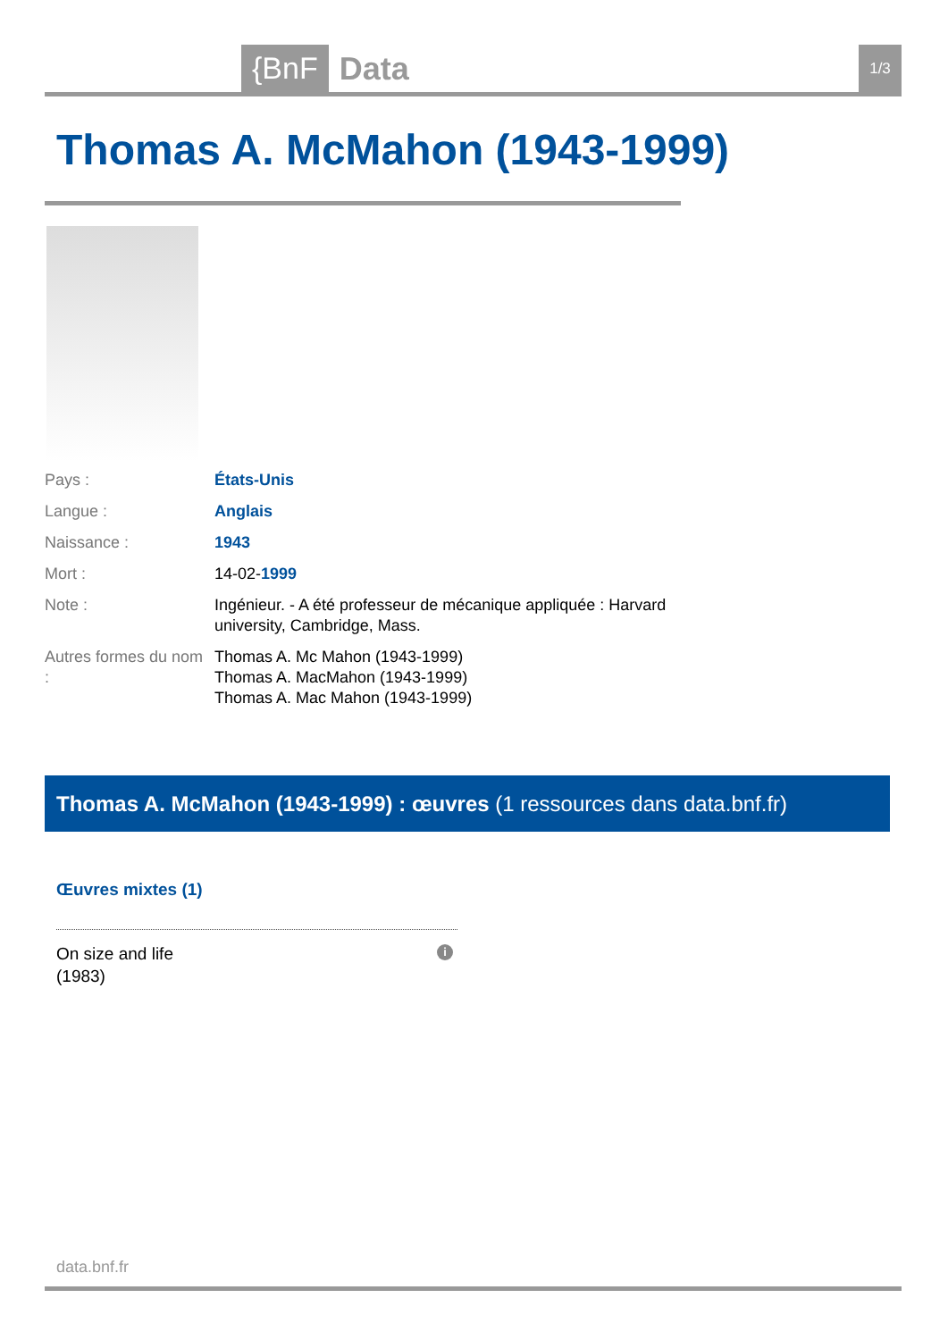{BnF Data 1/3
Thomas A. McMahon (1943-1999)
| Pays : | États-Unis |
| Langue : | Anglais |
| Naissance : | 1943 |
| Mort : | 14-02- 1999 |
| Note : | Ingénieur. - A été professeur de mécanique appliquée : Harvard university, Cambridge, Mass. |
| Autres formes du nom : | Thomas A. Mc Mahon (1943-1999) Thomas A. MacMahon (1943-1999) Thomas A. Mac Mahon (1943-1999) |
Thomas A. McMahon (1943-1999) : œuvres (1 ressources dans data.bnf.fr)
Œuvres mixtes (1)
On size and life
(1983)
i
data.bnf.fr